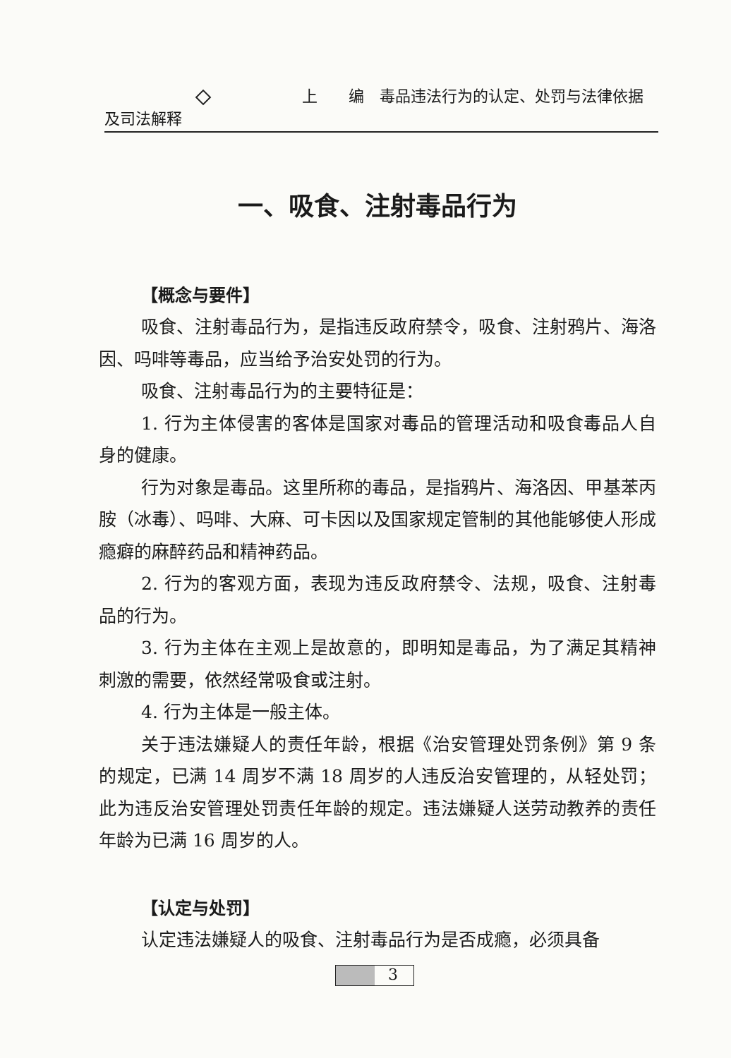上　　编　毒品违法行为的认定、处罚与法律依据及司法解释
一、吸食、注射毒品行为
【概念与要件】
吸食、注射毒品行为，是指违反政府禁令，吸食、注射鸦片、海洛因、吗啡等毒品，应当给予治安处罚的行为。
吸食、注射毒品行为的主要特征是：
1. 行为主体侵害的客体是国家对毒品的管理活动和吸食毒品人自身的健康。
行为对象是毒品。这里所称的毒品，是指鸦片、海洛因、甲基苯丙胺（冰毒）、吗啡、大麻、可卡因以及国家规定管制的其他能够使人形成瘾癖的麻醉药品和精神药品。
2. 行为的客观方面，表现为违反政府禁令、法规，吸食、注射毒品的行为。
3. 行为主体在主观上是故意的，即明知是毒品，为了满足其精神刺激的需要，依然经常吸食或注射。
4. 行为主体是一般主体。
关于违法嫌疑人的责任年龄，根据《治安管理处罚条例》第 9 条的规定，已满 14 周岁不满 18 周岁的人违反治安管理的，从轻处罚；此为违反治安管理处罚责任年龄的规定。违法嫌疑人送劳动教养的责任年龄为已满 16 周岁的人。
【认定与处罚】
认定违法嫌疑人的吸食、注射毒品行为是否成瘾，必须具备
3